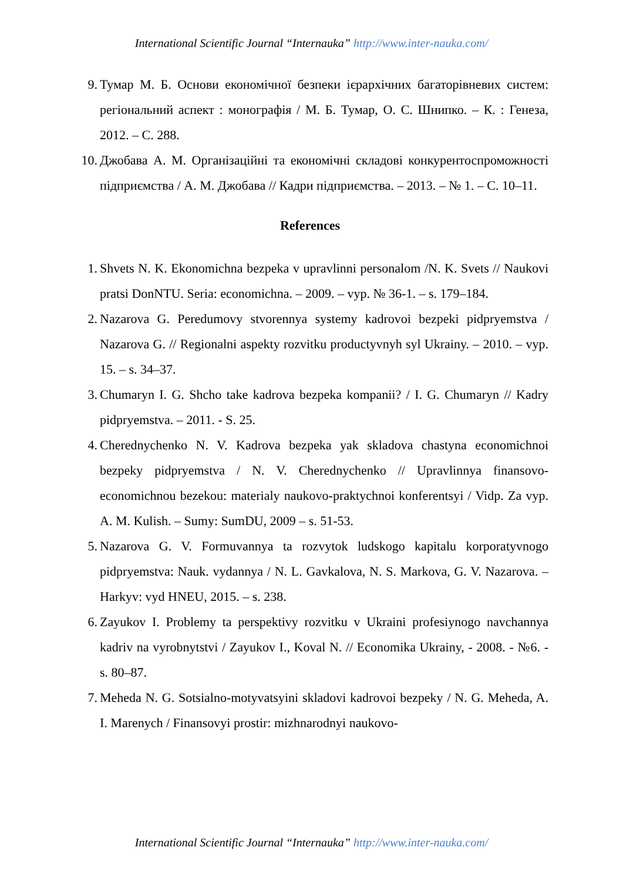International Scientific Journal “Internauka” http://www.inter-nauka.com/
9. Тумар М. Б. Основи економічної безпеки ієрархічних багаторівневих систем: регіональний аспект : монографія / М. Б. Тумар, О. С. Шнипко. – К. : Генеза, 2012. – С. 288.
10. Джобава А. М. Організаційні та економічні складові конкурентоспроможності підприємства / А. М. Джобава // Кадри підприємства. – 2013. – № 1. – С. 10–11.
References
1. Shvets N. K. Ekonomichna bezpeka v upravlinni personalom /N. K. Svets // Naukovi pratsi DonNTU. Seria: economichna. – 2009. – vyp. № 36-1. – s. 179–184.
2. Nazarova G. Peredumovy stvorennya systemy kadrovoi bezpeki pidpryemstva / Nazarova G. // Regionalni aspekty rozvitku productyvnyh syl Ukrainy. – 2010. – vyp. 15. – s. 34–37.
3. Chumaryn I. G. Shcho take kadrova bezpeka kompanii? / I. G. Chumaryn // Kadry pidpryemstva. – 2011. - S. 25.
4. Cherednychenko N. V. Kadrova bezpeka yak skladova chastyna economichnoi bezpeky pidpryemstva / N. V. Cherednychenko // Upravlinnya finansovo-economichnou bezekou: materialy naukovo-praktychnoi konferentsyi / Vidp. Za vyp. A. M. Kulish. – Sumy: SumDU, 2009 – s. 51-53.
5. Nazarova G. V. Formuvannya ta rozvytok ludskogo kapitalu korporatyvnogo pidpryemstva: Nauk. vydannya / N. L. Gavkalova, N. S. Markova, G. V. Nazarova. – Harkyv: vyd HNEU, 2015. – s. 238.
6. Zayukov I. Problemy ta perspektivy rozvitku v Ukraini profesiynogo navchannya kadriv na vyrobnytstvi / Zayukov I., Koval N. // Economika Ukrainy, - 2008. - №6. - s. 80–87.
7. Meheda N. G. Sotsialno-motyvatsyini skladovi kadrovoi bezpeky / N. G. Meheda, A. I. Marenych / Finansovyi prostir: mizhnarodnyi naukovo-
International Scientific Journal “Internauka” http://www.inter-nauka.com/